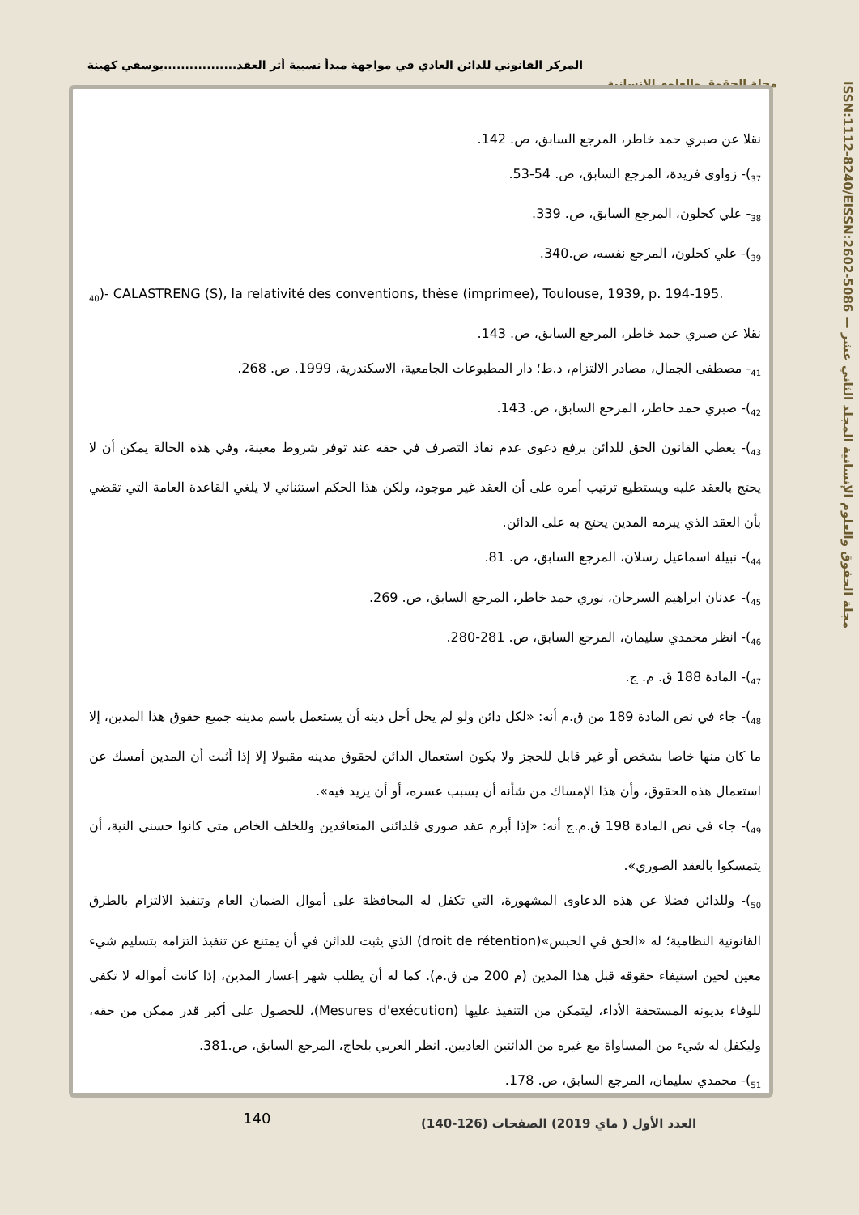المركز القانوني للدائن العادي في مواجهة مبدأ نسبية أثر العقد.................يوسفي كهينة
مجلة الحقوق والعلوم الانسانية
ISSN:1112-8240/EISSN:2602-5086 — مجلة الحقوق والعلوم الإنسانية المجلد الثاني عشر
نقلا عن صبري حمد خاطر، المرجع السابق، ص. 142.
<sub>37</sub>)- زواوي فريدة، المرجع السابق، ص. 54-53.
<sub>38</sub>- علي كحلون، المرجع السابق، ص. 339.
<sub>39</sub>)- علي كحلون، المرجع نفسه، ص.340.
<sub>40</sub>)- CALASTRENG (S), la relativité des conventions, thèse (imprimee), Toulouse, 1939, p. 194-195.
نقلا عن صبري حمد خاطر، المرجع السابق، ص. 143.
<sub>41</sub>- مصطفى الجمال، مصادر الالتزام، د.ط؛ دار المطبوعات الجامعية، الاسكندرية، 1999. ص. 268.
<sub>42</sub>)- صبري حمد خاطر، المرجع السابق، ص. 143.
<sub>43</sub>)- يعطي القانون الحق للدائن برفع دعوى عدم نفاذ التصرف في حقه عند توفر شروط معينة، وفي هذه الحالة يمكن أن لا يحتج بالعقد عليه ويستطيع ترتيب أمره على أن العقد غير موجود، ولكن هذا الحكم استثنائي لا يلغي القاعدة العامة التي تقضي بأن العقد الذي يبرمه المدين يحتج به على الدائن.
<sub>44</sub>)- نبيلة اسماعيل رسلان، المرجع السابق، ص. 81.
<sub>45</sub>)- عدنان ابراهيم السرحان، نوري حمد خاطر، المرجع السابق، ص. 269.
<sub>46</sub>)- انظر محمدي سليمان، المرجع السابق، ص. 281-280.
<sub>47</sub>)- المادة 188 ق. م. ج.
<sub>48</sub>)- جاء في نص المادة 189 من ق.م أنه: «لكل دائن ولو لم يحل أجل دينه أن يستعمل باسم مدينه جميع حقوق هذا المدين، إلا ما كان منها خاصا بشخص أو غير قابل للحجز ولا يكون استعمال الدائن لحقوق مدينه مقبولا إلا إذا أثبت أن المدين أمسك عن استعمال هذه الحقوق، وأن هذا الإمساك من شأنه أن يسبب عسره، أو أن يزيد فيه».
<sub>49</sub>)- جاء في نص المادة 198 ق.م.ج أنه: «إذا أبرم عقد صوري فلدائني المتعاقدين وللخلف الخاص متى كانوا حسني النية، أن يتمسكوا بالعقد الصوري».
<sub>50</sub>)- وللدائن فضلا عن هذه الدعاوى المشهورة، التي تكفل له المحافظة على أموال الضمان العام وتنفيذ الالتزام بالطرق القانونية النظامية؛ له «الحق في الحبس»(droit de rétention) الذي يثبت للدائن في أن يمتنع عن تنفيذ التزامه بتسليم شيء معين لحين استيفاء حقوقه قبل هذا المدين (م 200 من ق.م). كما له أن يطلب شهر إعسار المدين، إذا كانت أمواله لا تكفي للوفاء بديونه المستحقة الأداء، ليتمكن من التنفيذ عليها (Mesures d'exécution)، للحصول على أكبر قدر ممكن من حقه، وليكفل له شيء من المساواة مع غيره من الدائنين العاديين. انظر العربي بلحاج، المرجع السابق، ص.381.
<sub>51</sub>)- محمدي سليمان، المرجع السابق، ص. 178.
140
العدد الأول ( ماي 2019) الصفحات (126-140)